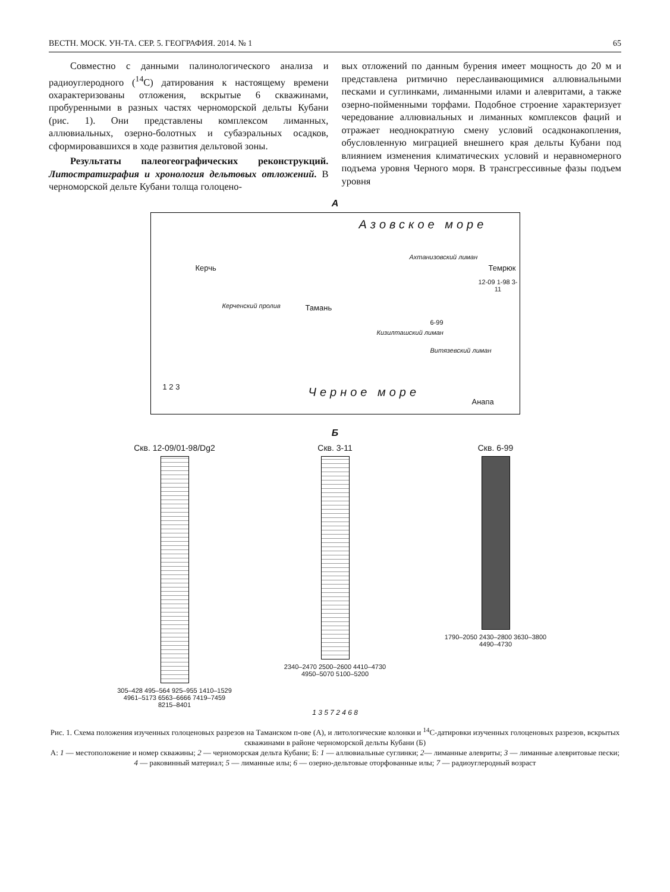ВЕСТН. МОСК. УН-ТА. СЕР. 5. ГЕОГРАФИЯ. 2014. № 1 65
Совместно с данными палинологического анализа и радиоуглеродного (<sup>14</sup>С) датирования к настоящему времени охарактеризованы отложения, вскрытые 6 скважинами, пробуренными в разных частях черноморской дельты Кубани (рис. 1). Они представлены комплексом лиманных, аллювиальных, озерно-болотных и субаэральных осадков, сформировавшихся в ходе развития дельтовой зоны.
Результаты палеогеографических реконструкций. Литостратиграфия и хронология дельтовых отложений. В черноморской дельте Кубани толща голоцено-
вых отложений по данным бурения имеет мощность до 20 м и представлена ритмично переслаивающимися аллювиальными песками и суглинками, лиманными илами и алевритами, а также озерно-пойменными торфами. Подобное строение характеризует чередование аллювиальных и лиманных комплексов фаций и отражает неоднократную смену условий осадконакопления, обусловленную миграцией внешнего края дельты Кубани под влиянием изменения климатических условий и неравномерного подъема уровня Черного моря. В трансгрессивные фазы подъем уровня
А
Азовское море
Керчь
Ахтанизовский лиман
Темрюк
12-09 1-98 3-11
Тамань
6-99
Кизилташский лиман
Витязевский лиман
Керченский пролив
1 2 3 Черное море
Анапа
Б
Скв. 12-09/01-98/Dg2
305–428 495–564 925–955 1410–1529 4961–5173 6563–6666 7419–7459 8215–8401
Скв. 3-11
2340–2470 2500–2600 4410–4730 4950–5070 5100–5200
Скв. 6-99
1790–2050 2430–2800 3630–3800 4490–4730
1 3 5 7 2 4 6 8
Рис. 1. Схема положения изученных голоценовых разрезов на Таманском п-ове (А), и литологические колонки и <sup>14</sup>С-датировки изученных голоценовых разрезов, вскрытых скважинами в районе черноморской дельты Кубани (Б)
А: 1 — местоположение и номер скважины; 2 — черноморская дельта Кубани; Б: 1 — аллювиальные суглинки; 2— лиманные алевриты; 3 — лиманные алевритовые пески; 4 — раковинный материал; 5 — лиманные илы; 6 — озерно-дельтовые оторфованные илы; 7 — радиоуглеродный возраст